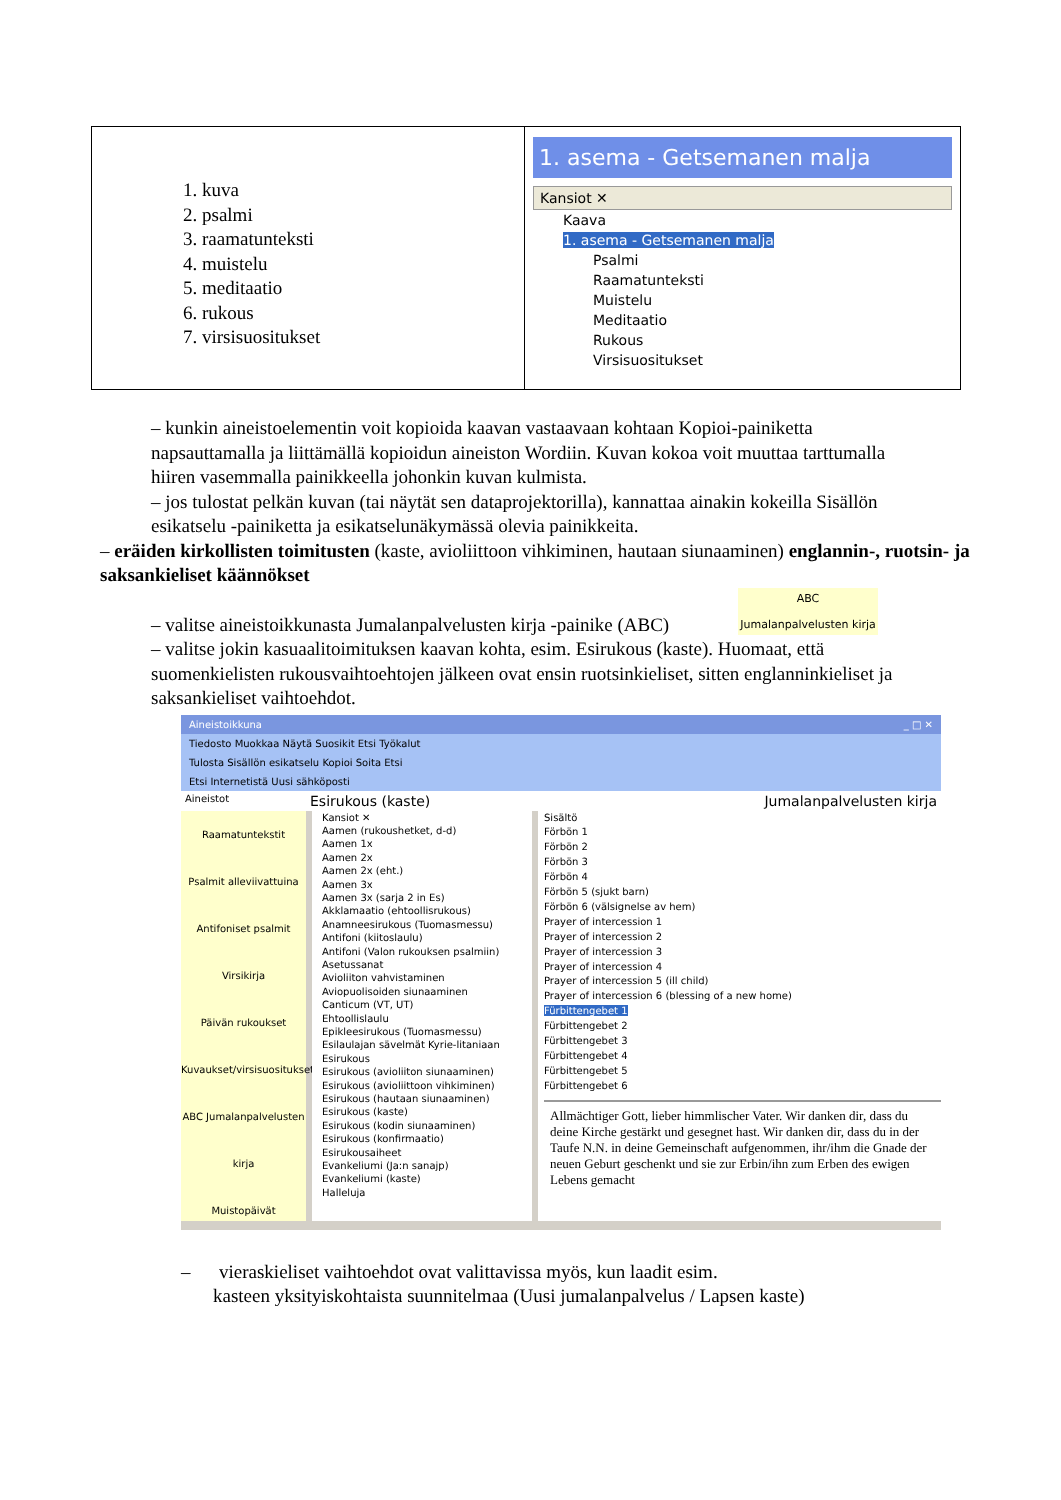| 1. kuva 2. psalmi 3. raamatunteksti 4. muistelu 5. meditaatio 6. rukous 7. virsisuositukset | 1. asema - Getsemanen malja Kansiot ✕ Kaava 1. asema - Getsemanen malja Psalmi Raamatunteksti Muistelu Meditaatio Rukous Virsisuositukset |
– kunkin aineistoelementin voit kopioida kaavan vastaavaan kohtaan Kopioi-painiketta napsauttamalla ja liittämällä kopioidun aineiston Wordiin. Kuvan kokoa voit muuttaa tarttumalla hiiren vasemmalla painikkeella johonkin kuvan kulmista.
– jos tulostat pelkän kuvan (tai näytät sen dataprojektorilla), kannattaa ainakin kokeilla Sisällön esikatselu -painiketta ja esikatselunäkymässä olevia painikkeita.
– eräiden kirkollisten toimitusten (kaste, avioliittoon vihkiminen, hautaan siunaaminen) englannin-, ruotsin- ja saksankieliset käännökset
ABC
Jumalanpalvelusten kirja
– valitse aineistoikkunasta Jumalanpalvelusten kirja -painike (ABC)
– valitse jokin kasuaalitoimituksen kaavan kohta, esim. Esirukous (kaste). Huomaat, että suomenkielisten rukousvaihtoehtojen jälkeen ovat ensin ruotsinkieliset, sitten englanninkieliset ja saksankieliset vaihtoehdot.
Aineistoikkuna _ □ ✕
Tiedosto Muokkaa Näytä Suosikit Etsi Työkalut
Tulosta Sisällön esikatselu Kopioi Soita Etsi
Etsi Internetistä Uusi sähköposti
Aineistot Esirukous (kaste) Jumalanpalvelusten kirja
Raamatuntekstit
Psalmit alleviivattuina
Antifoniset psalmit
Virsikirja
Päivän rukoukset
Kuvaukset/virsisuositukset
ABC Jumalanpalvelusten kirja
Muistopäivät
Kansiot ✕
Aamen (rukoushetket, d-d)
Aamen 1x
Aamen 2x
Aamen 2x (eht.)
Aamen 3x
Aamen 3x (sarja 2 in Es)
Akklamaatio (ehtoollisrukous)
Anamneesirukous (Tuomasmessu)
Antifoni (kiitoslaulu)
Antifoni (Valon rukouksen psalmiin)
Asetussanat
Avioliiton vahvistaminen
Aviopuolisoiden siunaaminen
Canticum (VT, UT)
Ehtoollislaulu
Epikleesirukous (Tuomasmessu)
Esilaulajan sävelmät Kyrie-litaniaan
Esirukous
Esirukous (avioliiton siunaaminen)
Esirukous (avioliittoon vihkiminen)
Esirukous (hautaan siunaaminen)
Esirukous (kaste)
Esirukous (kodin siunaaminen)
Esirukous (konfirmaatio)
Esirukousaiheet
Evankeliumi (Ja:n sanajp)
Evankeliumi (kaste)
Halleluja
Sisältö
Förbön 1
Förbön 2
Förbön 3
Förbön 4
Förbön 5 (sjukt barn)
Förbön 6 (välsignelse av hem)
Prayer of intercession 1
Prayer of intercession 2
Prayer of intercession 3
Prayer of intercession 4
Prayer of intercession 5 (ill child)
Prayer of intercession 6 (blessing of a new home)
Fürbittengebet 1
Fürbittengebet 2
Fürbittengebet 3
Fürbittengebet 4
Fürbittengebet 5
Fürbittengebet 6
Allmächtiger Gott, lieber himmlischer Vater. Wir danken dir, dass du deine Kirche gestärkt und gesegnet hast. Wir danken dir, dass du in der Taufe N.N. in deine Gemeinschaft aufgenommen, ihr/ihm die Gnade der neuen Geburt geschenkt und sie zur Erbin/ihn zum Erben des ewigen Lebens gemacht
– vieraskieliset vaihtoehdot ovat valittavissa myös, kun laadit esim.
kasteen yksityiskohtaista suunnitelmaa (Uusi jumalanpalvelus / Lapsen kaste)